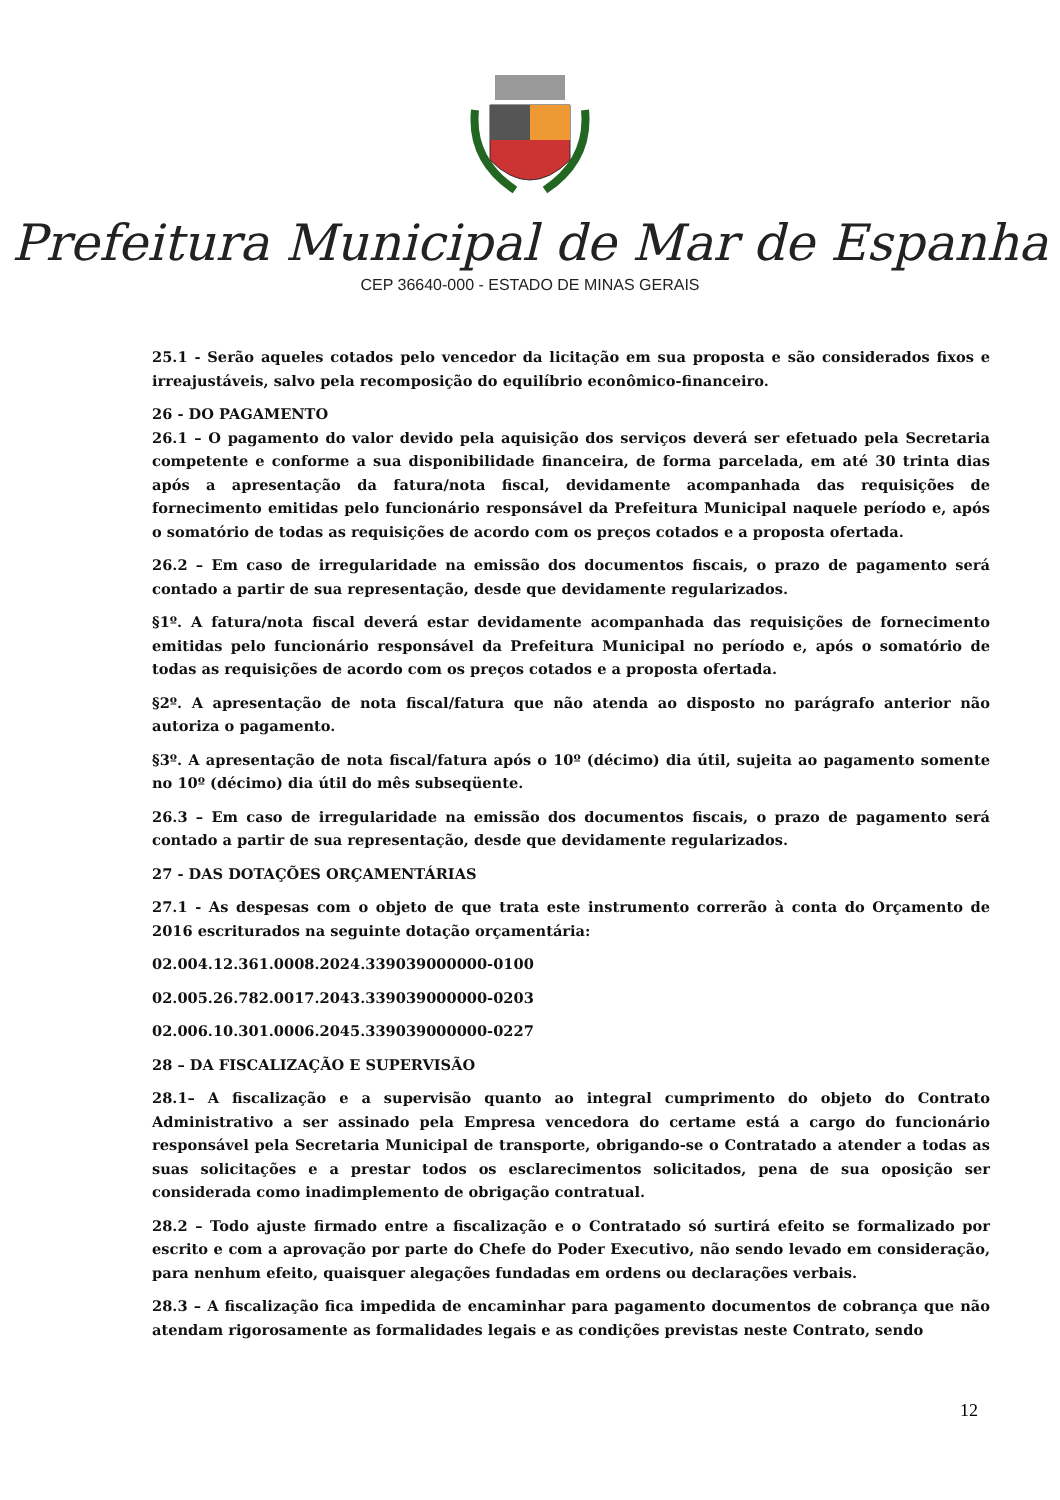Prefeitura Municipal de Mar de Espanha
CEP 36640-000 - ESTADO DE MINAS GERAIS
25.1 - Serão aqueles cotados pelo vencedor da licitação em sua proposta e são considerados fixos e irreajustáveis, salvo pela recomposição do equilíbrio econômico-financeiro.
26 - DO PAGAMENTO
26.1 – O pagamento do valor devido pela aquisição dos serviços deverá ser efetuado pela Secretaria competente e conforme a sua disponibilidade financeira, de forma parcelada, em até 30 trinta dias após a apresentação da fatura/nota fiscal, devidamente acompanhada das requisições de fornecimento emitidas pelo funcionário responsável da Prefeitura Municipal naquele período e, após o somatório de todas as requisições de acordo com os preços cotados e a proposta ofertada.
26.2 – Em caso de irregularidade na emissão dos documentos fiscais, o prazo de pagamento será contado a partir de sua representação, desde que devidamente regularizados.
§1º. A fatura/nota fiscal deverá estar devidamente acompanhada das requisições de fornecimento emitidas pelo funcionário responsável da Prefeitura Municipal no período e, após o somatório de todas as requisições de acordo com os preços cotados e a proposta ofertada.
§2º. A apresentação de nota fiscal/fatura que não atenda ao disposto no parágrafo anterior não autoriza o pagamento.
§3º. A apresentação de nota fiscal/fatura após o 10º (décimo) dia útil, sujeita ao pagamento somente no 10º (décimo) dia útil do mês subseqüente.
26.3 – Em caso de irregularidade na emissão dos documentos fiscais, o prazo de pagamento será contado a partir de sua representação, desde que devidamente regularizados.
27 - DAS DOTAÇÕES ORÇAMENTÁRIAS
27.1 - As despesas com o objeto de que trata este instrumento correrão à conta do Orçamento de 2016 escriturados na seguinte dotação orçamentária:
02.004.12.361.0008.2024.339039000000-0100
02.005.26.782.0017.2043.339039000000-0203
02.006.10.301.0006.2045.339039000000-0227
28 – DA FISCALIZAÇÃO E SUPERVISÃO
28.1– A fiscalização e a supervisão quanto ao integral cumprimento do objeto do Contrato Administrativo a ser assinado pela Empresa vencedora do certame está a cargo do funcionário responsável pela Secretaria Municipal de transporte, obrigando-se o Contratado a atender a todas as suas solicitações e a prestar todos os esclarecimentos solicitados, pena de sua oposição ser considerada como inadimplemento de obrigação contratual.
28.2 – Todo ajuste firmado entre a fiscalização e o Contratado só surtirá efeito se formalizado por escrito e com a aprovação por parte do Chefe do Poder Executivo, não sendo levado em consideração, para nenhum efeito, quaisquer alegações fundadas em ordens ou declarações verbais.
28.3 – A fiscalização fica impedida de encaminhar para pagamento documentos de cobrança que não atendam rigorosamente as formalidades legais e as condições previstas neste Contrato, sendo
12